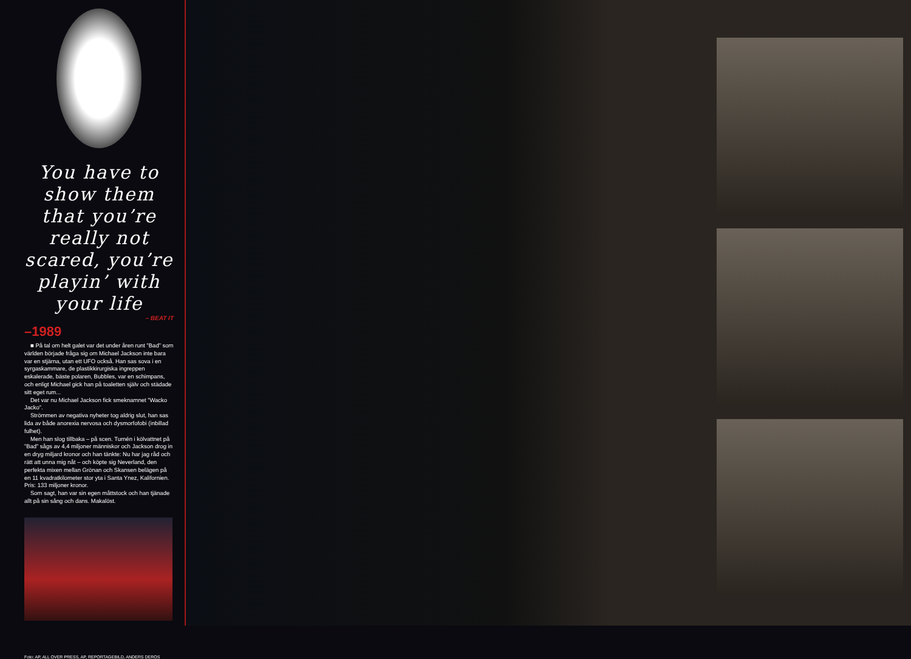You have to show them that you’re really not scared, you’re playin’ with your life
– BEAT IT
–1989
■ På tal om helt galet var det under åren runt ”Bad” som världen började fråga sig om Michael Jackson inte bara var en stjärna, utan ett UFO också. Han sas sova i en syrgaskammare, de plastikkirurgiska ingreppen eskalerade, bäste polaren, Bubbles, var en schimpans, och enligt Michael gick han på toaletten själv och städade sitt eget rum...
Det var nu Michael Jackson fick smeknamnet ”Wacko Jacko”.
Strömmen av negativa nyheter tog aldrig slut, han sas lida av både anorexia nervosa och dysmorfofobi (inbillad fulhet).
Men han slog tillbaka – på scen. Turnén i kölvattnet på ”Bad” sågs av 4,4 miljoner människor och Jackson drog in en dryg miljard kronor och han tänkte: Nu har jag råd och rätt att unna mig nåt – och köpte sig Neverland, den perfekta mixen mellan Grönan och Skansen belägen på en 11 kvadratkilometer stor yta i Santa Ynez, Kalifornien. Pris: 133 miljoner kronor.
Som sagt, han var sin egen måttstock och han tjänade allt på sin sång och dans. Makalöst.
Foto: AP, ALL OVER PRESS, AP, REPORTAGEBILD, ANDERS DEROS